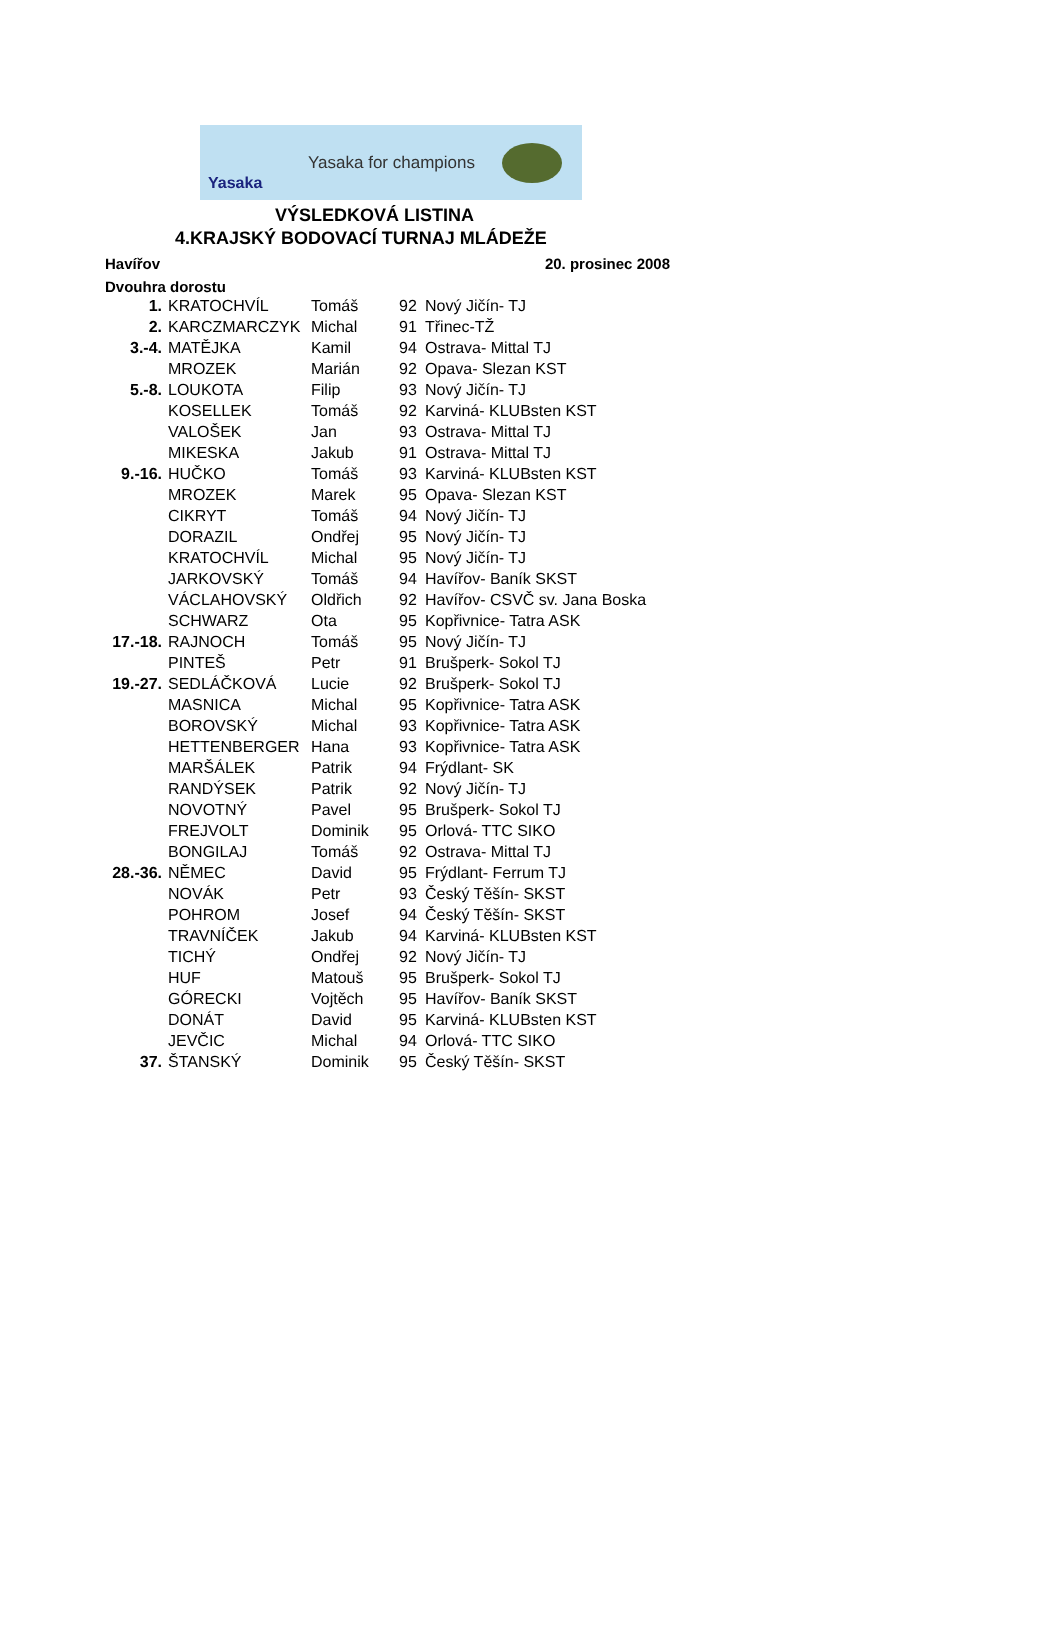Yasaka
Yasaka for champions
VÝSLEDKOVÁ LISTINA
4.KRAJSKÝ BODOVACÍ TURNAJ MLÁDEŽE
Havířov 20. prosinec 2008
Dvouhra dorostu
| 1. | KRATOCHVÍL | Tomáš | 92 | Nový Jičín- TJ |
| 2. | KARCZMARCZYK | Michal | 91 | Třinec-TŽ |
| 3.-4. | MATĚJKA | Kamil | 94 | Ostrava- Mittal TJ |
| | MROZEK | Marián | 92 | Opava- Slezan KST |
| 5.-8. | LOUKOTA | Filip | 93 | Nový Jičín- TJ |
| | KOSELLEK | Tomáš | 92 | Karviná- KLUBsten KST |
| | VALOŠEK | Jan | 93 | Ostrava- Mittal TJ |
| | MIKESKA | Jakub | 91 | Ostrava- Mittal TJ |
| 9.-16. | HUČKO | Tomáš | 93 | Karviná- KLUBsten KST |
| | MROZEK | Marek | 95 | Opava- Slezan KST |
| | CIKRYT | Tomáš | 94 | Nový Jičín- TJ |
| | DORAZIL | Ondřej | 95 | Nový Jičín- TJ |
| | KRATOCHVÍL | Michal | 95 | Nový Jičín- TJ |
| | JARKOVSKÝ | Tomáš | 94 | Havířov- Baník SKST |
| | VÁCLAHOVSKÝ | Oldřich | 92 | Havířov- CSVČ sv. Jana Boska |
| | SCHWARZ | Ota | 95 | Kopřivnice- Tatra ASK |
| 17.-18. | RAJNOCH | Tomáš | 95 | Nový Jičín- TJ |
| | PINTEŠ | Petr | 91 | Brušperk- Sokol TJ |
| 19.-27. | SEDLÁČKOVÁ | Lucie | 92 | Brušperk- Sokol TJ |
| | MASNICA | Michal | 95 | Kopřivnice- Tatra ASK |
| | BOROVSKÝ | Michal | 93 | Kopřivnice- Tatra ASK |
| | HETTENBERGER | Hana | 93 | Kopřivnice- Tatra ASK |
| | MARŠÁLEK | Patrik | 94 | Frýdlant- SK |
| | RANDÝSEK | Patrik | 92 | Nový Jičín- TJ |
| | NOVOTNÝ | Pavel | 95 | Brušperk- Sokol TJ |
| | FREJVOLT | Dominik | 95 | Orlová- TTC SIKO |
| | BONGILAJ | Tomáš | 92 | Ostrava- Mittal TJ |
| 28.-36. | NĚMEC | David | 95 | Frýdlant- Ferrum TJ |
| | NOVÁK | Petr | 93 | Český Těšín- SKST |
| | POHROM | Josef | 94 | Český Těšín- SKST |
| | TRAVNÍČEK | Jakub | 94 | Karviná- KLUBsten KST |
| | TICHÝ | Ondřej | 92 | Nový Jičín- TJ |
| | HUF | Matouš | 95 | Brušperk- Sokol TJ |
| | GÓRECKI | Vojtěch | 95 | Havířov- Baník SKST |
| | DONÁT | David | 95 | Karviná- KLUBsten KST |
| | JEVČIC | Michal | 94 | Orlová- TTC SIKO |
| 37. | ŠTANSKÝ | Dominik | 95 | Český Těšín- SKST |